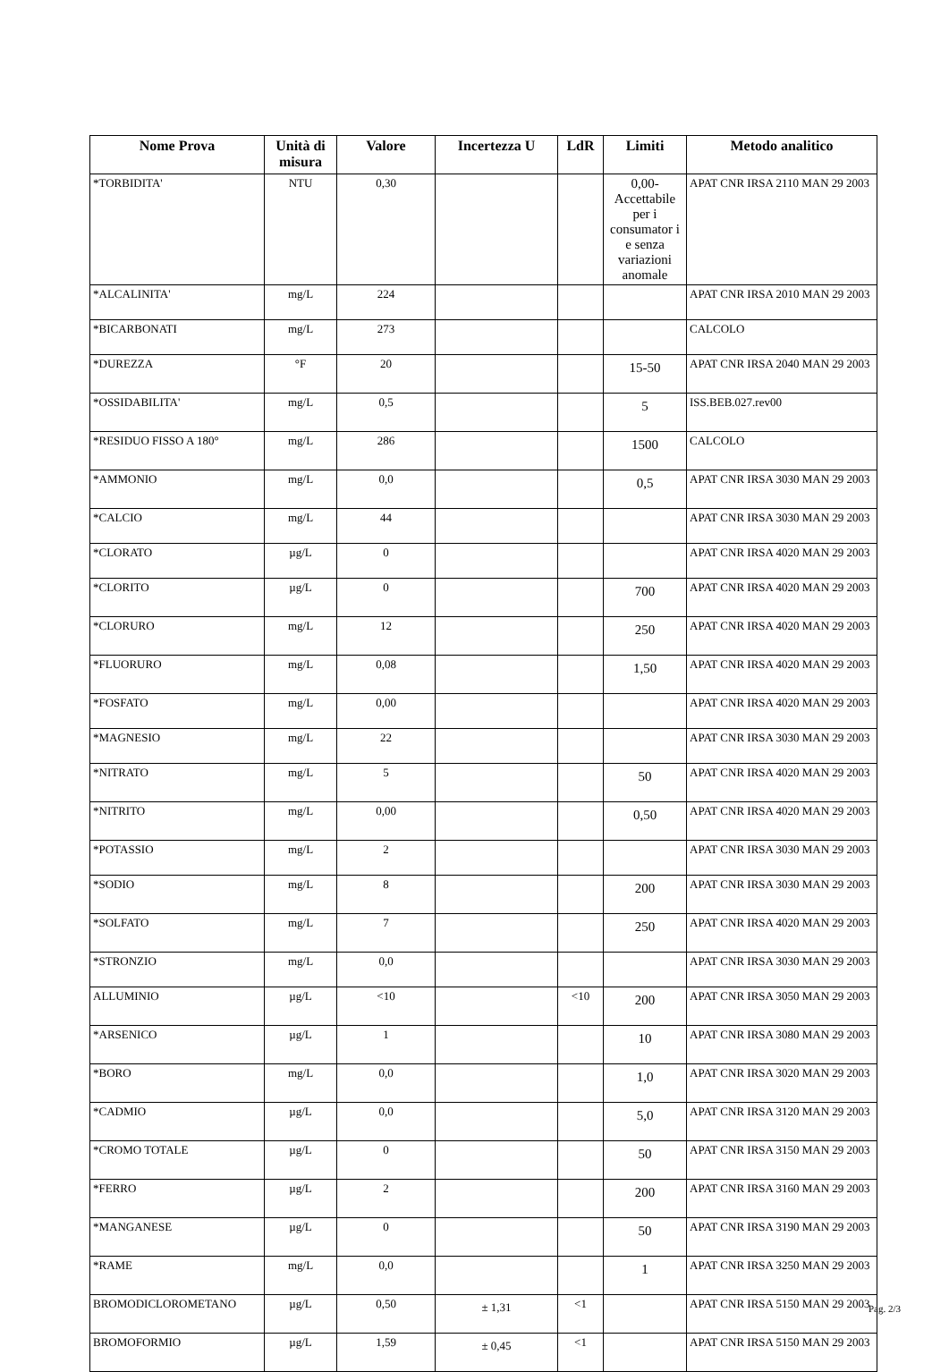| Nome Prova | Unità di misura | Valore | Incertezza U | LdR | Limiti | Metodo analitico |
| --- | --- | --- | --- | --- | --- | --- |
| *TORBIDITA' | NTU | 0,30 | | | 0,00-Accettabile per i consumator i e senza variazioni anomale | APAT CNR IRSA 2110 MAN 29 2003 |
| *ALCALINITA' | mg/L | 224 | | | | APAT CNR IRSA 2010 MAN 29 2003 |
| *BICARBONATI | mg/L | 273 | | | | CALCOLO |
| *DUREZZA | °F | 20 | | | 15-50 | APAT CNR IRSA 2040 MAN 29 2003 |
| *OSSIDABILITA' | mg/L | 0,5 | | | 5 | ISS.BEB.027.rev00 |
| *RESIDUO FISSO A 180° | mg/L | 286 | | | 1500 | CALCOLO |
| *AMMONIO | mg/L | 0,0 | | | 0,5 | APAT CNR IRSA 3030 MAN 29 2003 |
| *CALCIO | mg/L | 44 | | | | APAT CNR IRSA 3030 MAN 29 2003 |
| *CLORATO | µg/L | 0 | | | | APAT CNR IRSA 4020 MAN 29 2003 |
| *CLORITO | µg/L | 0 | | | 700 | APAT CNR IRSA 4020 MAN 29 2003 |
| *CLORURO | mg/L | 12 | | | 250 | APAT CNR IRSA 4020 MAN 29 2003 |
| *FLUORURO | mg/L | 0,08 | | | 1,50 | APAT CNR IRSA 4020 MAN 29 2003 |
| *FOSFATO | mg/L | 0,00 | | | | APAT CNR IRSA 4020 MAN 29 2003 |
| *MAGNESIO | mg/L | 22 | | | | APAT CNR IRSA 3030 MAN 29 2003 |
| *NITRATO | mg/L | 5 | | | 50 | APAT CNR IRSA 4020 MAN 29 2003 |
| *NITRITO | mg/L | 0,00 | | | 0,50 | APAT CNR IRSA 4020 MAN 29 2003 |
| *POTASSIO | mg/L | 2 | | | | APAT CNR IRSA 3030 MAN 29 2003 |
| *SODIO | mg/L | 8 | | | 200 | APAT CNR IRSA 3030 MAN 29 2003 |
| *SOLFATO | mg/L | 7 | | | 250 | APAT CNR IRSA 4020 MAN 29 2003 |
| *STRONZIO | mg/L | 0,0 | | | | APAT CNR IRSA 3030 MAN 29 2003 |
| ALLUMINIO | µg/L | <10 | | <10 | 200 | APAT CNR IRSA 3050 MAN 29 2003 |
| *ARSENICO | µg/L | 1 | | | 10 | APAT CNR IRSA 3080 MAN 29 2003 |
| *BORO | mg/L | 0,0 | | | 1,0 | APAT CNR IRSA 3020 MAN 29 2003 |
| *CADMIO | µg/L | 0,0 | | | 5,0 | APAT CNR IRSA 3120 MAN 29 2003 |
| *CROMO TOTALE | µg/L | 0 | | | 50 | APAT CNR IRSA 3150 MAN 29 2003 |
| *FERRO | µg/L | 2 | | | 200 | APAT CNR IRSA 3160 MAN 29 2003 |
| *MANGANESE | µg/L | 0 | | | 50 | APAT CNR IRSA 3190 MAN 29 2003 |
| *RAME | mg/L | 0,0 | | | 1 | APAT CNR IRSA 3250 MAN 29 2003 |
| BROMODICLOROMETANO | µg/L | 0,50 | ± 1,31 | <1 | | APAT CNR IRSA 5150 MAN 29 2003 |
| BROMOFORMIO | µg/L | 1,59 | ± 0,45 | <1 | | APAT CNR IRSA 5150 MAN 29 2003 |
Pag. 2/3